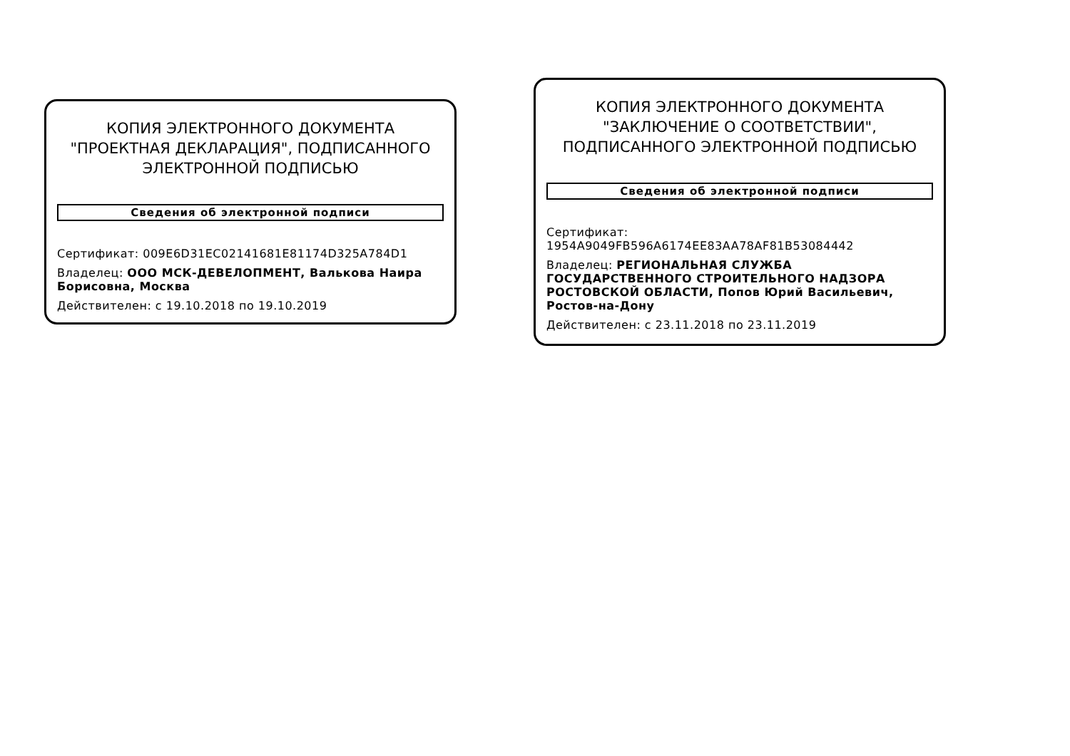КОПИЯ ЭЛЕКТРОННОГО ДОКУМЕНТА "ПРОЕКТНАЯ ДЕКЛАРАЦИЯ", ПОДПИСАННОГО ЭЛЕКТРОННОЙ ПОДПИСЬЮ
Сведения об электронной подписи
Сертификат: 009E6D31EC02141681E81174D325A784D1
Владелец: ООО МСК-ДЕВЕЛОПМЕНТ, Валькова Наира Борисовна, Москва
Действителен: с 19.10.2018 по 19.10.2019
КОПИЯ ЭЛЕКТРОННОГО ДОКУМЕНТА "ЗАКЛЮЧЕНИЕ О СООТВЕТСТВИИ", ПОДПИСАННОГО ЭЛЕКТРОННОЙ ПОДПИСЬЮ
Сведения об электронной подписи
Сертификат: 1954A9049FB596A6174EE83AA78AF81B53084442
Владелец: РЕГИОНАЛЬНАЯ СЛУЖБА ГОСУДАРСТВЕННОГО СТРОИТЕЛЬНОГО НАДЗОРА РОСТОВСКОЙ ОБЛАСТИ, Попов Юрий Васильевич, Ростов-на-Дону
Действителен: с 23.11.2018 по 23.11.2019